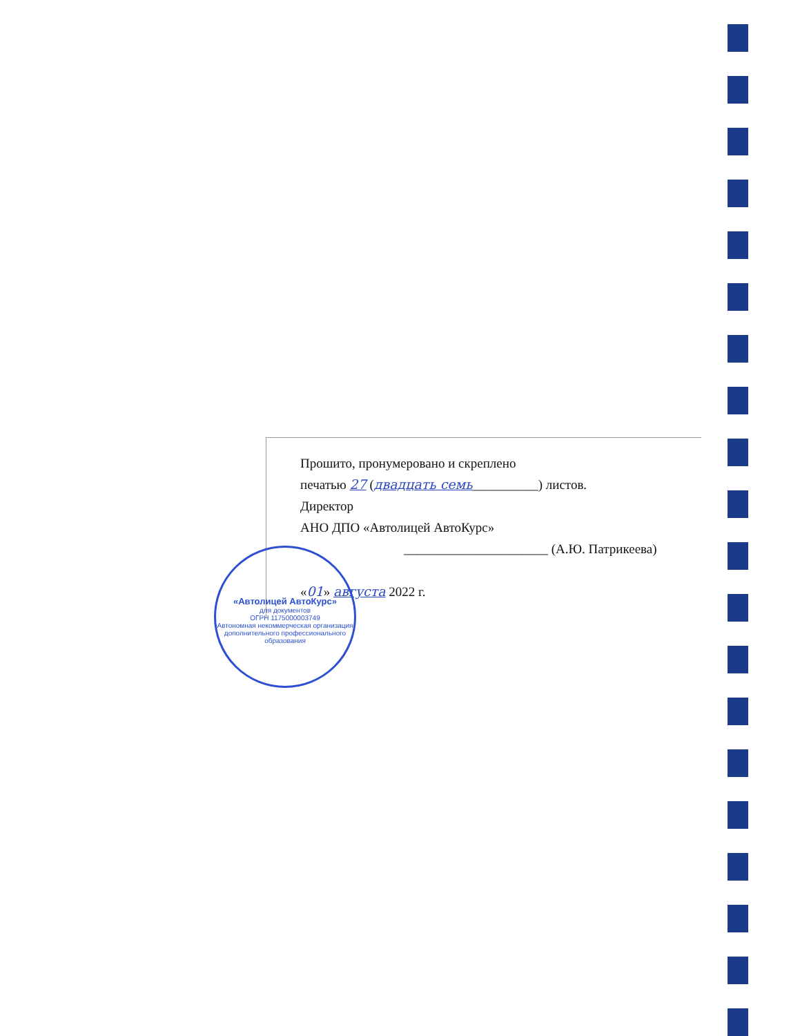Прошито, пронумеровано и скреплено
печатью 27 (двадцать семь__________) листов.
Директор
АНО ДПО «Автолицей АвтоКурс»
______________________ (А.Ю. Патрикеева)
«01» августа 2022 г.
«Автолицей АвтоКурс»
для документов
ОГРН 1175000003749
Автономная некоммерческая организация дополнительного профессионального образования